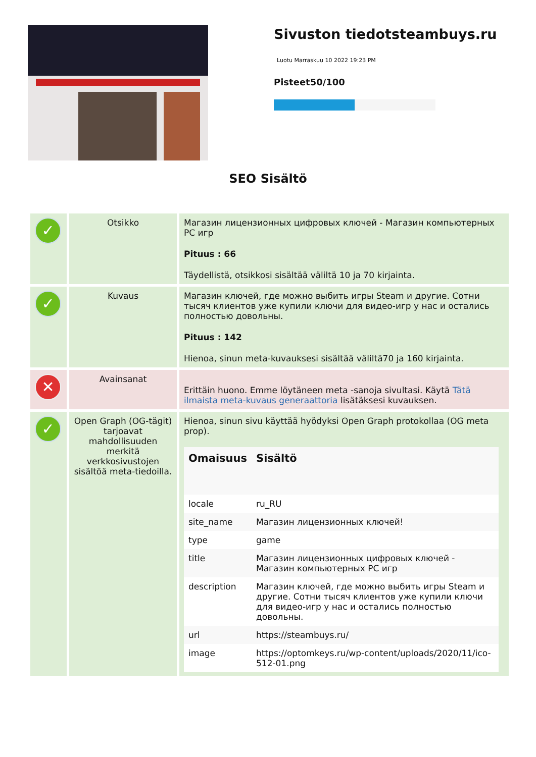Sivuston tiedotsteambuys.ru
Luotu Marraskuu 10 2022 19:23 PM
Pisteet50/100
SEO Sisältö
| ✓ | Otsikko | Магазин лицензионных цифровых ключей - Магазин компьютерных PC игр Pituus : 66 Täydellistä, otsikkosi sisältää väliltä 10 ja 70 kirjainta. |
| ✓ | Kuvaus | Магазин ключей, где можно выбить игры Steam и другие. Сотни тысяч клиентов уже купили ключи для видео-игр у нас и остались полностью довольны. Pituus : 142 Hienoa, sinun meta-kuvauksesi sisältää väliltä70 ja 160 kirjainta. |
| ✕ | Avainsanat | Erittäin huono. Emme löytäneen meta -sanoja sivultasi. Käytä Tätä ilmaista meta-kuvaus generaattoria lisätäksesi kuvauksen. |
| ✓ | Open Graph (OG-tägit) tarjoavat mahdollisuuden merkitä verkkosivustojen sisältöä meta-tiedoilla. | Hienoa, sinun sivu käyttää hyödyksi Open Graph protokollaa (OG meta prop). / Omaisuus / Sisältö / / --- / --- / / locale / ru_RU / / site_name / Магазин лицензионных ключей! / / type / game / / title / Магазин лицензионных цифровых ключей - Магазин компьютерных PC игр / / description / Магазин ключей, где можно выбить игры Steam и другие. Сотни тысяч клиентов уже купили ключи для видео-игр у нас и остались полностью довольны. / / url / https://steambuys.ru/ / / image / https://optomkeys.ru/wp-content/uploads/2020/11/ico-512-01.png / |